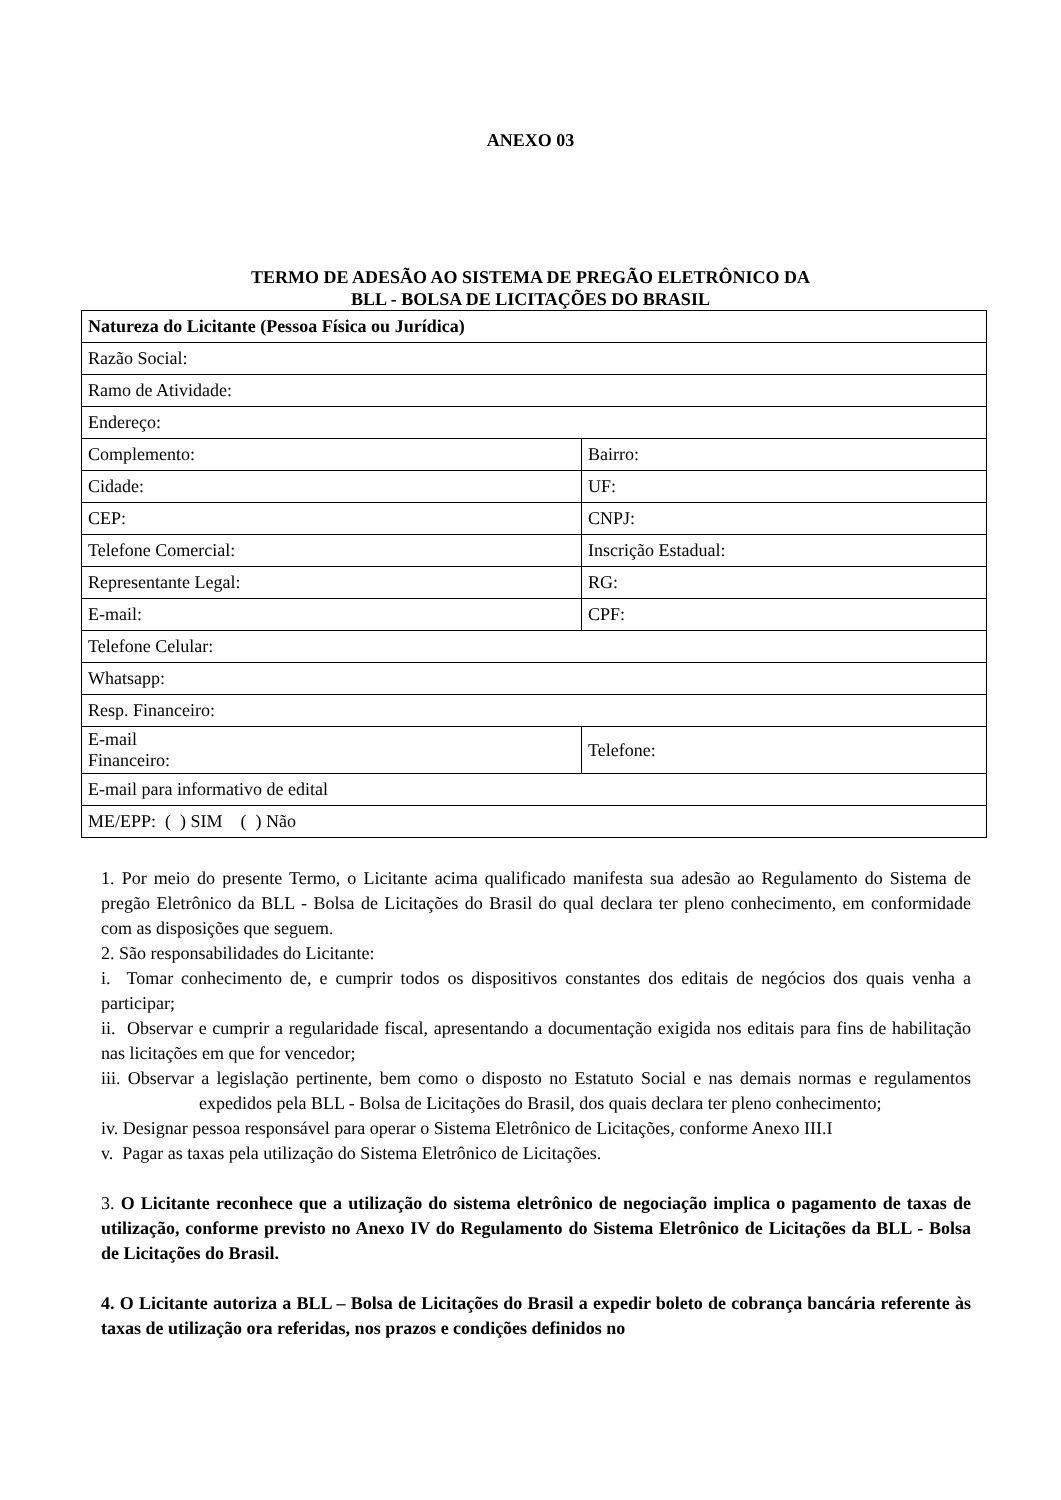ANEXO 03
TERMO DE ADESÃO AO SISTEMA DE PREGÃO ELETRÔNICO DA
BLL - BOLSA DE LICITAÇÕES DO BRASIL
| Natureza do Licitante (Pessoa Física ou Jurídica) | |
| Razão Social: | |
| Ramo de Atividade: | |
| Endereço: | |
| Complemento: | Bairro: |
| Cidade: | UF: |
| CEP: | CNPJ: |
| Telefone Comercial: | Inscrição Estadual: |
| Representante Legal: | RG: |
| E-mail: | CPF: |
| Telefone Celular: | |
| Whatsapp: | |
| Resp. Financeiro: | |
| E-mail Financeiro: | Telefone: |
| E-mail para informativo de edital | |
| ME/EPP: ( ) SIM ( ) Não | |
1. Por meio do presente Termo, o Licitante acima qualificado manifesta sua adesão ao Regulamento do Sistema de pregão Eletrônico da BLL - Bolsa de Licitações do Brasil do qual declara ter pleno conhecimento, em conformidade com as disposições que seguem.
2. São responsabilidades do Licitante:
i. Tomar conhecimento de, e cumprir todos os dispositivos constantes dos editais de negócios dos quais venha a participar;
ii. Observar e cumprir a regularidade fiscal, apresentando a documentação exigida nos editais para fins de habilitação nas licitações em que for vencedor;
iii. Observar a legislação pertinente, bem como o disposto no Estatuto Social e nas demais normas e regulamentos expedidos pela BLL - Bolsa de Licitações do Brasil, dos quais declara ter pleno conhecimento;
iv. Designar pessoa responsável para operar o Sistema Eletrônico de Licitações, conforme Anexo III.I
v. Pagar as taxas pela utilização do Sistema Eletrônico de Licitações.
3. O Licitante reconhece que a utilização do sistema eletrônico de negociação implica o pagamento de taxas de utilização, conforme previsto no Anexo IV do Regulamento do Sistema Eletrônico de Licitações da BLL - Bolsa de Licitações do Brasil.
4. O Licitante autoriza a BLL – Bolsa de Licitações do Brasil a expedir boleto de cobrança bancária referente às taxas de utilização ora referidas, nos prazos e condições definidos no